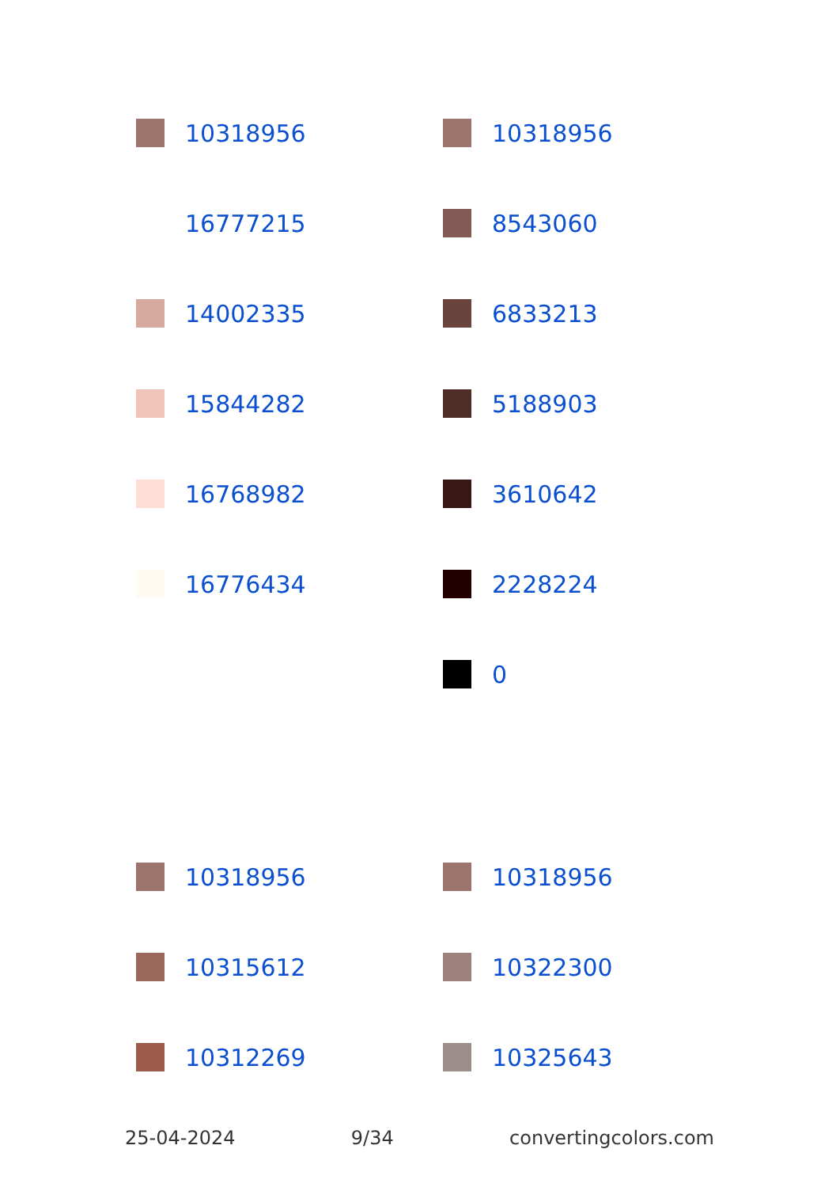10318956
10318956
16777215
8543060
14002335
6833213
15844282
5188903
16768982
3610642
16776434
2228224
0
10318956
10318956
10315612
10322300
10312269
10325643
25-04-2024 9/34 convertingcolors.com